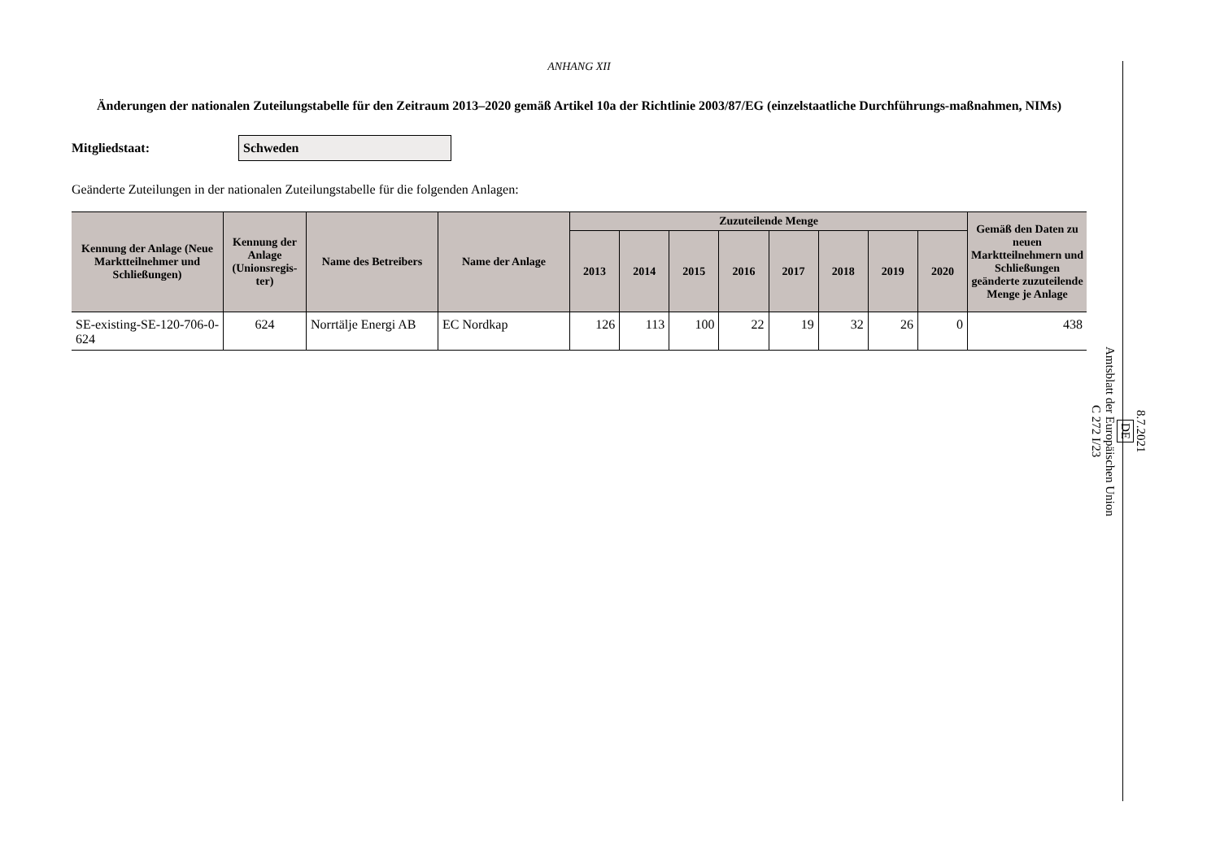ANHANG XII
Änderungen der nationalen Zuteilungstabelle für den Zeitraum 2013–2020 gemäß Artikel 10a der Richtlinie 2003/87/EG (einzelstaatliche Durchführungs-maßnahmen, NIMs)
Mitgliedstaat: Schweden
Geänderte Zuteilungen in der nationalen Zuteilungstabelle für die folgenden Anlagen:
| Kennung der Anlage (Neue Marktteilnehmer und Schließungen) | Kennung der Anlage (Unionsregis-ter) | Name des Betreibers | Name der Anlage | Zuzuteilende Menge | | | | | | | | Gemäß den Daten zu neuen Marktteilnehmern und Schließungen geänderte zuzuteilende Menge je Anlage |
| --- | --- | --- | --- | --- | --- | --- | --- | --- | --- | --- | --- | --- |
| | | | | 2013 | 2014 | 2015 | 2016 | 2017 | 2018 | 2019 | 2020 | |
| SE-existing-SE-120-706-0-624 | 624 | Norrtälje Energi AB | EC Nordkap | 126 | 113 | 100 | 22 | 19 | 32 | 26 | 0 | 438 |
8.7.2021
DE
Amtsblatt der Europäischen Union
C 272 I/23